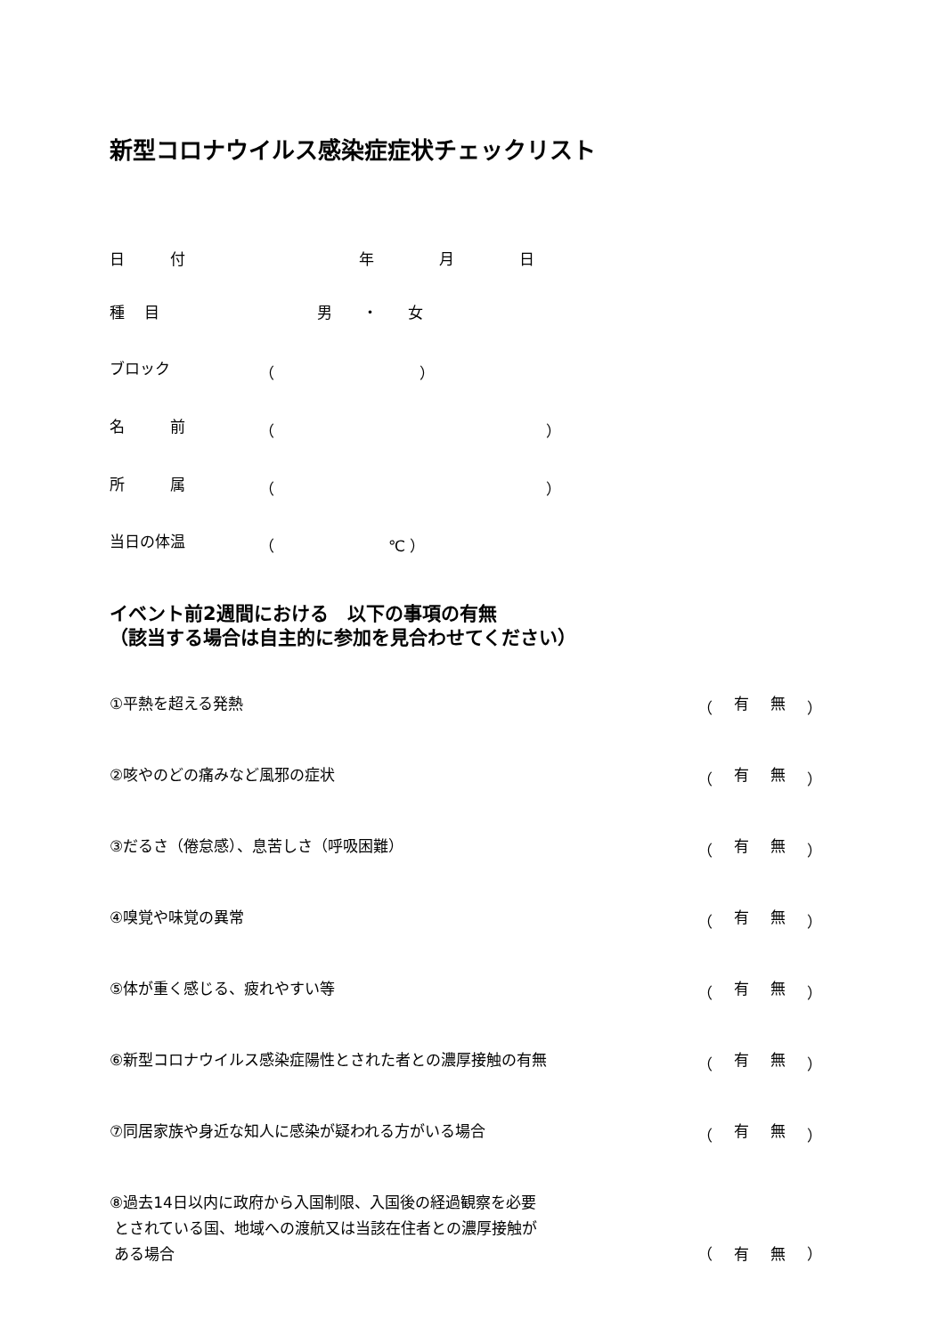新型コロナウイルス感染症症状チェックリスト
日　　　付 年 月 日
種　 目 男　　・　　女
ブロック （ ）
名　　　前 （ ）
所　　　属 （ ）
当日の体温 （ ℃ ）
イベント前2週間における　以下の事項の有無
（該当する場合は自主的に参加を見合わせてください）
①平熱を超える発熱 （ 有無 ）
②咳やのどの痛みなど風邪の症状 （ 有無 ）
③だるさ（倦怠感）、息苦しさ（呼吸困難） （ 有無 ）
④嗅覚や味覚の異常 （ 有無 ）
⑤体が重く感じる、疲れやすい等 （ 有無 ）
⑥新型コロナウイルス感染症陽性とされた者との濃厚接触の有無 （ 有無 ）
⑦同居家族や身近な知人に感染が疑われる方がいる場合 （ 有無 ）
⑧過去14日以内に政府から入国制限、入国後の経過観察を必要
とされている国、地域への渡航又は当該在住者との濃厚接触が
ある場合 （ 有無 ）